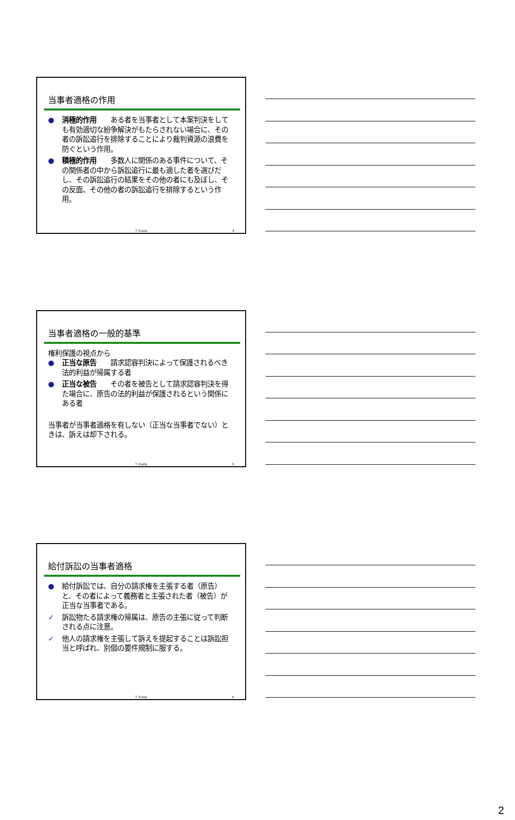当事者適格の作用
● 消極的作用　　ある者を当事者として本案判決をしても有効適切な紛争解決がもたらされない場合に、その者の訴訟追行を排除することにより裁判資源の浪費を防ぐという作用。
● 積極的作用　　多数人に関係のある事件について、その関係者の中から訴訟追行に最も適した者を選びだし、その訴訟追行の結果をその他の者にも及ぼし、その反面、その他の者の訴訟追行を排除するという作用。
T. Kurita 4
当事者適格の一般的基準
権利保護の視点から
● 正当な原告　　請求認容判決によって保護されるべき法的利益が帰属する者
● 正当な被告　　その者を被告として請求認容判決を得た場合に、原告の法的利益が保護されるという関係にある者
当事者が当事者適格を有しない（正当な当事者でない）ときは、訴えは却下される。
T. Kurita 5
給付訴訟の当事者適格
● 給付訴訟では、自分の請求権を主張する者（原告）と、その者によって義務者と主張された者（被告）が正当な当事者である。
✓ 訴訟物たる請求権の帰属は、原告の主張に従って判断される点に注意。
✓ 他人の請求権を主張して訴えを提起することは訴訟担当と呼ばれ、別個の要件規制に服する。
T. Kurita 6
2